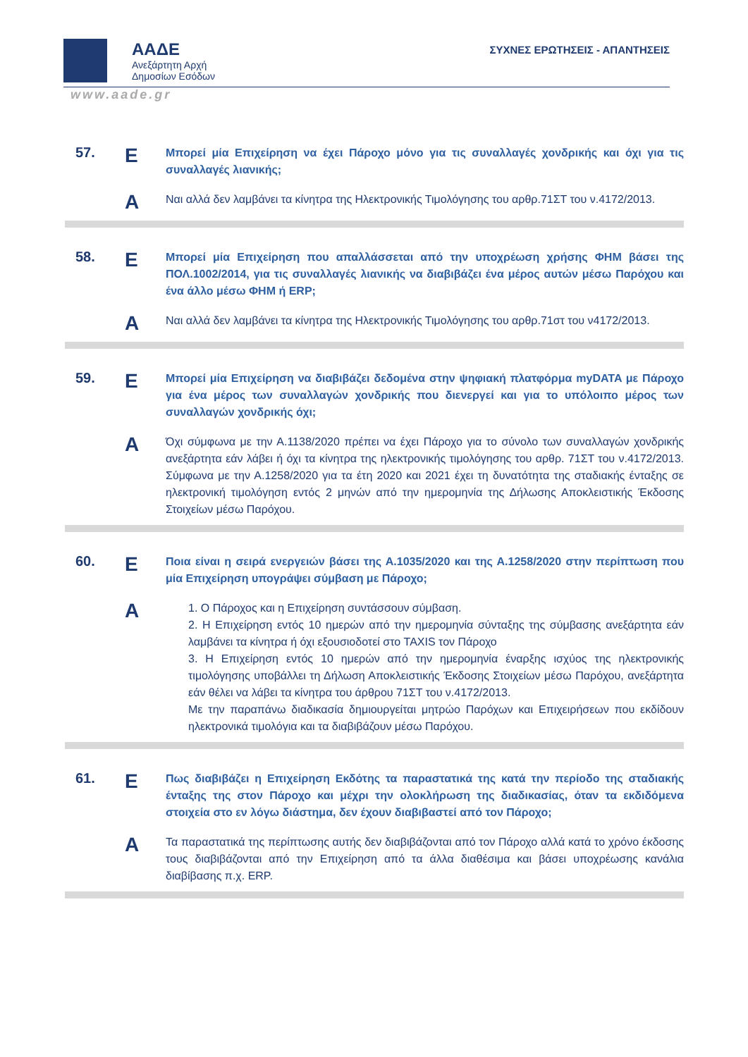ΑΑΔΕ
Ανεξάρτητη Αρχή
Δημοσίων Εσόδων
ΣΥΧΝΕΣ ΕΡΩΤΗΣΕΙΣ - ΑΠΑΝΤΗΣΕΙΣ
www.aade.gr
57.
Ε
Μπορεί μία Επιχείρηση να έχει Πάροχο μόνο για τις συναλλαγές χονδρικής και όχι για τις συναλλαγές λιανικής;
Α
Ναι αλλά δεν λαμβάνει τα κίνητρα της Ηλεκτρονικής Τιμολόγησης του αρθρ.71ΣΤ του ν.4172/2013.
58.
Ε
Μπορεί μία Επιχείρηση που απαλλάσσεται από την υποχρέωση χρήσης ΦΗΜ βάσει της ΠΟΛ.1002/2014, για τις συναλλαγές λιανικής να διαβιβάζει ένα μέρος αυτών μέσω Παρόχου και ένα άλλο μέσω ΦΗΜ ή ERP;
Α
Ναι αλλά δεν λαμβάνει τα κίνητρα της Ηλεκτρονικής Τιμολόγησης του αρθρ.71στ του ν4172/2013.
59.
Ε
Μπορεί μία Επιχείρηση να διαβιβάζει δεδομένα στην ψηφιακή πλατφόρμα myDATA με Πάροχο για ένα μέρος των συναλλαγών χονδρικής που διενεργεί και για το υπόλοιπο μέρος των συναλλαγών χονδρικής όχι;
Α
Όχι σύμφωνα με την Α.1138/2020 πρέπει να έχει Πάροχο για το σύνολο των συναλλαγών χονδρικής ανεξάρτητα εάν λάβει ή όχι τα κίνητρα της ηλεκτρονικής τιμολόγησης του αρθρ. 71ΣΤ του ν.4172/2013. Σύμφωνα με την Α.1258/2020 για τα έτη 2020 και 2021 έχει τη δυνατότητα της σταδιακής ένταξης σε ηλεκτρονική τιμολόγηση εντός 2 μηνών από την ημερομηνία της Δήλωσης Αποκλειστικής Έκδοσης Στοιχείων μέσω Παρόχου.
60.
Ε
Ποια είναι η σειρά ενεργειών βάσει της Α.1035/2020 και της Α.1258/2020 στην περίπτωση που μία Επιχείρηση υπογράψει σύμβαση με Πάροχο;
Α
1. Ο Πάροχος και η Επιχείρηση συντάσσουν σύμβαση.
2. Η Επιχείρηση εντός 10 ημερών από την ημερομηνία σύνταξης της σύμβασης ανεξάρτητα εάν λαμβάνει τα κίνητρα ή όχι εξουσιοδοτεί στο TAXIS τον Πάροχο
3. Η Επιχείρηση εντός 10 ημερών από την ημερομηνία έναρξης ισχύος της ηλεκτρονικής τιμολόγησης υποβάλλει τη Δήλωση Αποκλειστικής Έκδοσης Στοιχείων μέσω Παρόχου, ανεξάρτητα εάν θέλει να λάβει τα κίνητρα του άρθρου 71ΣΤ του ν.4172/2013.
Με την παραπάνω διαδικασία δημιουργείται μητρώο Παρόχων και Επιχειρήσεων που εκδίδουν ηλεκτρονικά τιμολόγια και τα διαβιβάζουν μέσω Παρόχου.
61.
Ε
Πως διαβιβάζει η Επιχείρηση Εκδότης τα παραστατικά της κατά την περίοδο της σταδιακής ένταξης της στον Πάροχο και μέχρι την ολοκλήρωση της διαδικασίας, όταν τα εκδιδόμενα στοιχεία στο εν λόγω διάστημα, δεν έχουν διαβιβαστεί από τον Πάροχο;
Α
Τα παραστατικά της περίπτωσης αυτής δεν διαβιβάζονται από τον Πάροχο αλλά κατά το χρόνο έκδοσης τους διαβιβάζονται από την Επιχείρηση από τα άλλα διαθέσιμα και βάσει υποχρέωσης κανάλια διαβίβασης π.χ. ERP.